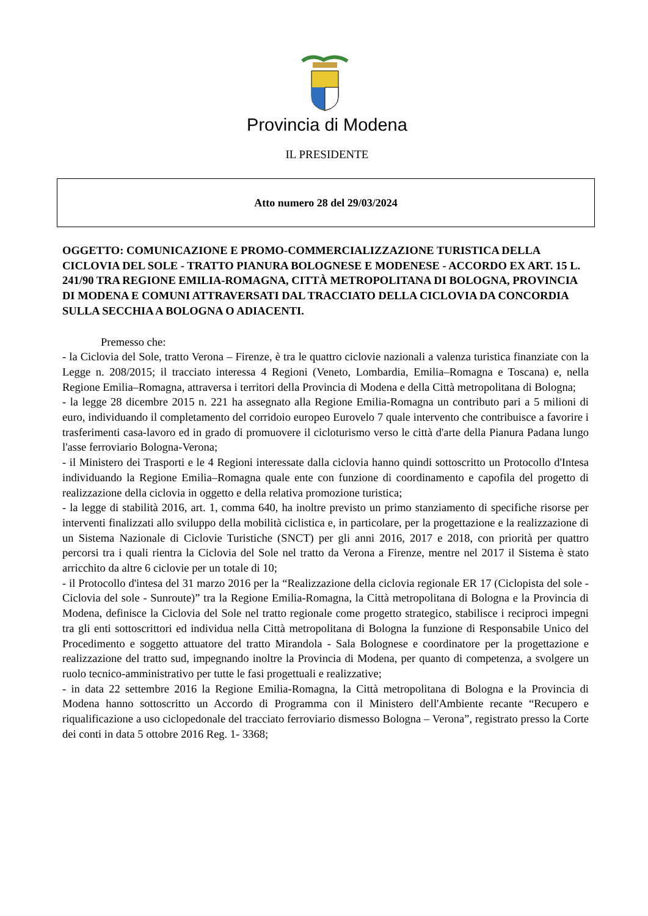Provincia di Modena
IL PRESIDENTE
Atto numero 28 del 29/03/2024
OGGETTO: COMUNICAZIONE E PROMO-COMMERCIALIZZAZIONE TURISTICA DELLA CICLOVIA DEL SOLE - TRATTO PIANURA BOLOGNESE E MODENESE - ACCORDO EX ART. 15 L. 241/90 TRA REGIONE EMILIA-ROMAGNA, CITTÀ METROPOLITANA DI BOLOGNA, PROVINCIA DI MODENA E COMUNI ATTRAVERSATI DAL TRACCIATO DELLA CICLOVIA DA CONCORDIA SULLA SECCHIA A BOLOGNA O ADIACENTI.
Premesso che:
- la Ciclovia del Sole, tratto Verona – Firenze, è tra le quattro ciclovie nazionali a valenza turistica finanziate con la Legge n. 208/2015; il tracciato interessa 4 Regioni (Veneto, Lombardia, Emilia–Romagna e Toscana) e, nella Regione Emilia–Romagna, attraversa i territori della Provincia di Modena e della Città metropolitana di Bologna;
- la legge 28 dicembre 2015 n. 221 ha assegnato alla Regione Emilia-Romagna un contributo pari a 5 milioni di euro, individuando il completamento del corridoio europeo Eurovelo 7 quale intervento che contribuisce a favorire i trasferimenti casa-lavoro ed in grado di promuovere il cicloturismo verso le città d'arte della Pianura Padana lungo l'asse ferroviario Bologna-Verona;
- il Ministero dei Trasporti e le 4 Regioni interessate dalla ciclovia hanno quindi sottoscritto un Protocollo d'Intesa individuando la Regione Emilia–Romagna quale ente con funzione di coordinamento e capofila del progetto di realizzazione della ciclovia in oggetto e della relativa promozione turistica;
- la legge di stabilità 2016, art. 1, comma 640, ha inoltre previsto un primo stanziamento di specifiche risorse per interventi finalizzati allo sviluppo della mobilità ciclistica e, in particolare, per la progettazione e la realizzazione di un Sistema Nazionale di Ciclovie Turistiche (SNCT) per gli anni 2016, 2017 e 2018, con priorità per quattro percorsi tra i quali rientra la Ciclovia del Sole nel tratto da Verona a Firenze, mentre nel 2017 il Sistema è stato arricchito da altre 6 ciclovie per un totale di 10;
- il Protocollo d'intesa del 31 marzo 2016 per la “Realizzazione della ciclovia regionale ER 17 (Ciclopista del sole - Ciclovia del sole - Sunroute)” tra la Regione Emilia-Romagna, la Città metropolitana di Bologna e la Provincia di Modena, definisce la Ciclovia del Sole nel tratto regionale come progetto strategico, stabilisce i reciproci impegni tra gli enti sottoscrittori ed individua nella Città metropolitana di Bologna la funzione di Responsabile Unico del Procedimento e soggetto attuatore del tratto Mirandola - Sala Bolognese e coordinatore per la progettazione e realizzazione del tratto sud, impegnando inoltre la Provincia di Modena, per quanto di competenza, a svolgere un ruolo tecnico-amministrativo per tutte le fasi progettuali e realizzative;
- in data 22 settembre 2016 la Regione Emilia-Romagna, la Città metropolitana di Bologna e la Provincia di Modena hanno sottoscritto un Accordo di Programma con il Ministero dell'Ambiente recante “Recupero e riqualificazione a uso ciclopedonale del tracciato ferroviario dismesso Bologna – Verona”, registrato presso la Corte dei conti in data 5 ottobre 2016 Reg. 1- 3368;